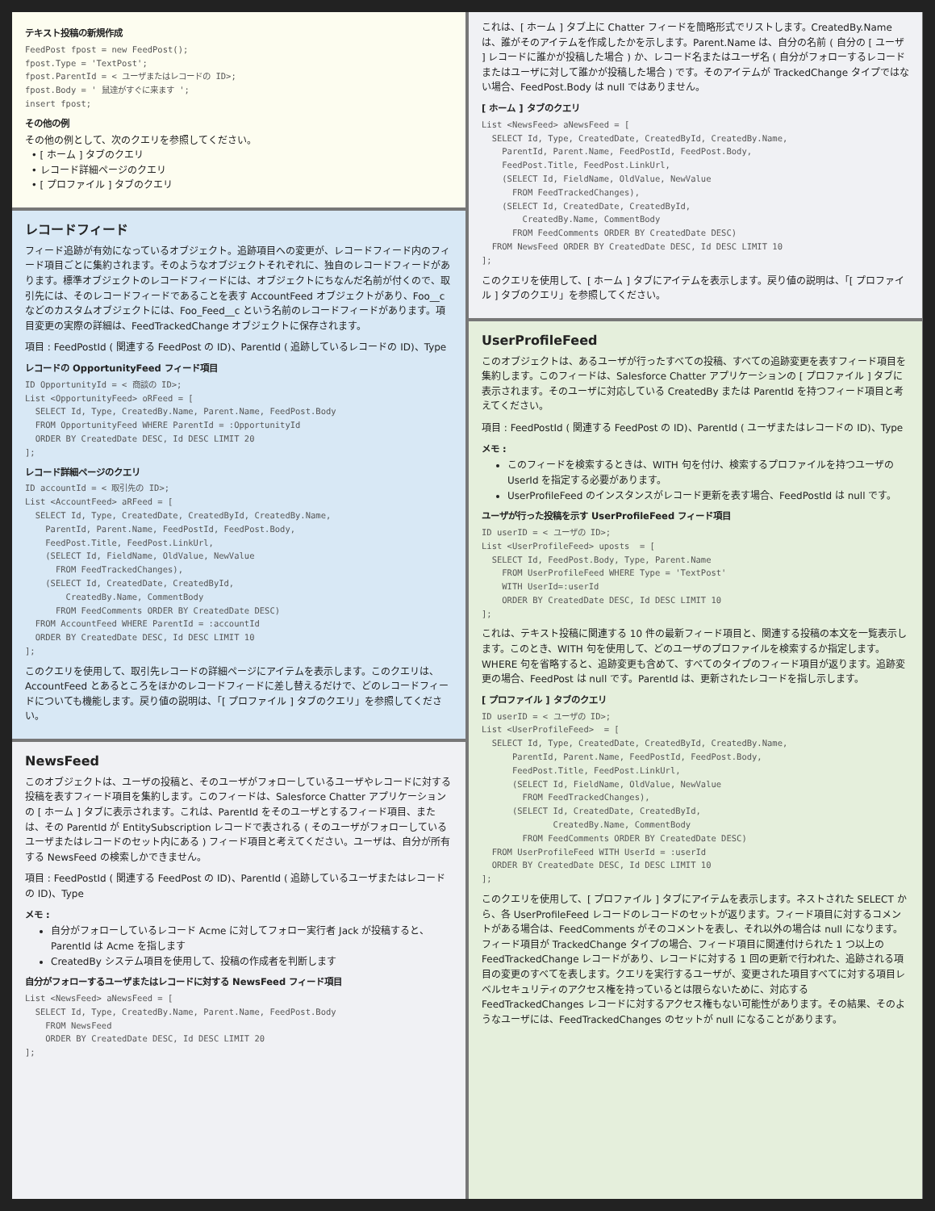テキスト投稿の新規作成
FeedPost fpost = new FeedPost();
fpost.Type = 'TextPost';
fpost.ParentId = < ユーザまたはレコードの ID>;
fpost.Body = ' 鼠達がすぐに来ます ';
insert fpost;
その他の例
その他の例として、次のクエリを参照してください。
• [ ホーム ] タブのクエリ
• レコード詳細ページのクエリ
• [ プロファイル ] タブのクエリ
レコードフィード
フィード追跡が有効になっているオブジェクト。追跡項目への変更が、レコードフィード内のフィード項目ごとに集約されます。そのようなオブジェクトそれぞれに、独自のレコードフィードがあります。標準オブジェクトのレコードフィードには、オブジェクトにちなんだ名前が付くので、取引先には、そのレコードフィードであることを表す AccountFeed オブジェクトがあり、Foo__c などのカスタムオブジェクトには、Foo_Feed__c という名前のレコードフィードがあります。項目変更の実際の詳細は、FeedTrackedChange オブジェクトに保存されます。
項目 : FeedPostId ( 関連する FeedPost の ID)、ParentId ( 追跡しているレコードの ID)、Type
レコードの OpportunityFeed フィード項目
ID OpportunityId = < 商談の ID>;
List <OpportunityFeed> oRFeed = [
  SELECT Id, Type, CreatedBy.Name, Parent.Name, FeedPost.Body
  FROM OpportunityFeed WHERE ParentId = :OpportunityId
  ORDER BY CreatedDate DESC, Id DESC LIMIT 20
];
レコード詳細ページのクエリ
ID accountId = < 取引先の ID>;
List <AccountFeed> aRFeed = [
  SELECT Id, Type, CreatedDate, CreatedById, CreatedBy.Name,
    ParentId, Parent.Name, FeedPostId, FeedPost.Body,
    FeedPost.Title, FeedPost.LinkUrl,
    (SELECT Id, FieldName, OldValue, NewValue
      FROM FeedTrackedChanges),
    (SELECT Id, CreatedDate, CreatedById,
        CreatedBy.Name, CommentBody
      FROM FeedComments ORDER BY CreatedDate DESC)
  FROM AccountFeed WHERE ParentId = :accountId
  ORDER BY CreatedDate DESC, Id DESC LIMIT 10
];
このクエリを使用して、取引先レコードの詳細ページにアイテムを表示します。このクエリは、AccountFeed とあるところをほかのレコードフィードに差し替えるだけで、どのレコードフィードについても機能します。戻り値の説明は、「[ プロファイル ] タブのクエリ」を参照してください。
NewsFeed
このオブジェクトは、ユーザの投稿と、そのユーザがフォローしているユーザやレコードに対する投稿を表すフィード項目を集約します。このフィードは、Salesforce Chatter アプリケーションの [ ホーム ] タブに表示されます。これは、ParentId をそのユーザとするフィード項目、または、その ParentId が EntitySubscription レコードで表される ( そのユーザがフォローしているユーザまたはレコードのセット内にある ) フィード項目と考えてください。ユーザは、自分が所有する NewsFeed の検索しかできません。
項目 : FeedPostId ( 関連する FeedPost の ID)、ParentId ( 追跡しているユーザまたはレコードの ID)、Type
メモ :
自分がフォローしているレコード Acme に対してフォロー実行者 Jack が投稿すると、ParentId は Acme を指します
CreatedBy システム項目を使用して、投稿の作成者を判断します
自分がフォローするユーザまたはレコードに対する NewsFeed フィード項目
List <NewsFeed> aNewsFeed = [
  SELECT Id, Type, CreatedBy.Name, Parent.Name, FeedPost.Body
    FROM NewsFeed
    ORDER BY CreatedDate DESC, Id DESC LIMIT 20
];
これは、[ ホーム ] タブ上に Chatter フィードを簡略形式でリストします。CreatedBy.Name は、誰がそのアイテムを作成したかを示します。Parent.Name は、自分の名前 ( 自分の [ ユーザ ] レコードに誰かが投稿した場合 ) か、レコード名またはユーザ名 ( 自分がフォローするレコードまたはユーザに対して誰かが投稿した場合 ) です。そのアイテムが TrackedChange タイプではない場合、FeedPost.Body は null ではありません。
[ ホーム ] タブのクエリ
List <NewsFeed> aNewsFeed = [
  SELECT Id, Type, CreatedDate, CreatedById, CreatedBy.Name,
    ParentId, Parent.Name, FeedPostId, FeedPost.Body,
    FeedPost.Title, FeedPost.LinkUrl,
    (SELECT Id, FieldName, OldValue, NewValue
      FROM FeedTrackedChanges),
    (SELECT Id, CreatedDate, CreatedById,
        CreatedBy.Name, CommentBody
      FROM FeedComments ORDER BY CreatedDate DESC)
  FROM NewsFeed ORDER BY CreatedDate DESC, Id DESC LIMIT 10
];
このクエリを使用して、[ ホーム ] タブにアイテムを表示します。戻り値の説明は、「[ プロファイル ] タブのクエリ」を参照してください。
UserProfileFeed
このオブジェクトは、あるユーザが行ったすべての投稿、すべての追跡変更を表すフィード項目を集約します。このフィードは、Salesforce Chatter アプリケーションの [ プロファイル ] タブに表示されます。そのユーザに対応している CreatedBy または ParentId を持つフィード項目と考えてください。
項目 : FeedPostId ( 関連する FeedPost の ID)、ParentId ( ユーザまたはレコードの ID)、Type
メモ :
このフィードを検索するときは、WITH 句を付け、検索するプロファイルを持つユーザの UserId を指定する必要があります。
UserProfileFeed のインスタンスがレコード更新を表す場合、FeedPostId は null です。
ユーザが行った投稿を示す UserProfileFeed フィード項目
ID userID = < ユーザの ID>;
List <UserProfileFeed> uposts  = [
  SELECT Id, FeedPost.Body, Type, Parent.Name
    FROM UserProfileFeed WHERE Type = 'TextPost'
    WITH UserId=:userId
    ORDER BY CreatedDate DESC, Id DESC LIMIT 10
];
これは、テキスト投稿に関連する 10 件の最新フィード項目と、関連する投稿の本文を一覧表示します。このとき、WITH 句を使用して、どのユーザのプロファイルを検索するか指定します。WHERE 句を省略すると、追跡変更も含めて、すべてのタイプのフィード項目が返ります。追跡変更の場合、FeedPost は null です。ParentId は、更新されたレコードを指し示します。
[ プロファイル ] タブのクエリ
ID userID = < ユーザの ID>;
List <UserProfileFeed>  = [
  SELECT Id, Type, CreatedDate, CreatedById, CreatedBy.Name,
      ParentId, Parent.Name, FeedPostId, FeedPost.Body,
      FeedPost.Title, FeedPost.LinkUrl,
      (SELECT Id, FieldName, OldValue, NewValue
        FROM FeedTrackedChanges),
      (SELECT Id, CreatedDate, CreatedById,
              CreatedBy.Name, CommentBody
        FROM FeedComments ORDER BY CreatedDate DESC)
  FROM UserProfileFeed WITH UserId = :userId
  ORDER BY CreatedDate DESC, Id DESC LIMIT 10
];
このクエリを使用して、[ プロファイル ] タブにアイテムを表示します。ネストされた SELECT から、各 UserProfileFeed レコードのレコードのセットが返ります。フィード項目に対するコメントがある場合は、FeedComments がそのコメントを表し、それ以外の場合は null になります。フィード項目が TrackedChange タイプの場合、フィード項目に関連付けられた 1 つ以上の FeedTrackedChange レコードがあり、レコードに対する 1 回の更新で行われた、追跡される項目の変更のすべてを表します。クエリを実行するユーザが、変更された項目すべてに対する項目レベルセキュリティのアクセス権を持っているとは限らないために、対応する FeedTrackedChanges レコードに対するアクセス権もない可能性があります。その結果、そのようなユーザには、FeedTrackedChanges のセットが null になることがあります。